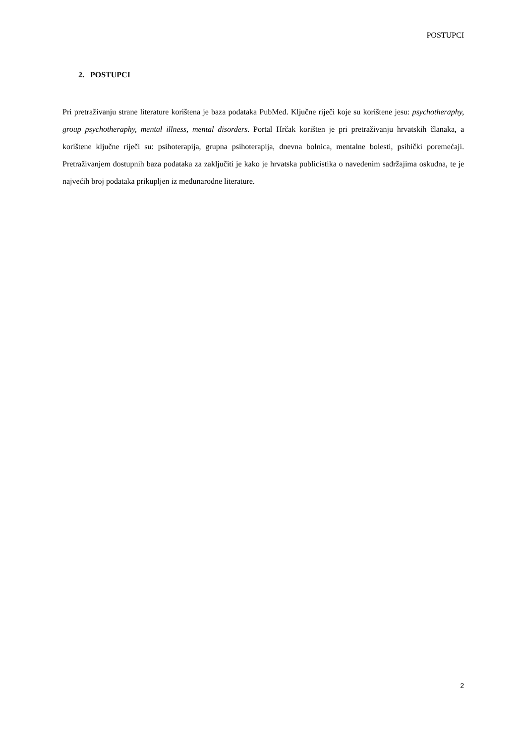POSTUPCI
2. POSTUPCI
Pri pretraživanju strane literature korištena je baza podataka PubMed. Ključne riječi koje su korištene jesu: psychotheraphy, group psychotheraphy, mental illness, mental disorders. Portal Hrčak korišten je pri pretraživanju hrvatskih članaka, a korištene ključne riječi su: psihoterapija, grupna psihoterapija, dnevna bolnica, mentalne bolesti, psihički poremećaji. Pretraživanjem dostupnih baza podataka za zaključiti je kako je hrvatska publicistika o navedenim sadržajima oskudna, te je najvećih broj podataka prikupljen iz međunarodne literature.
2